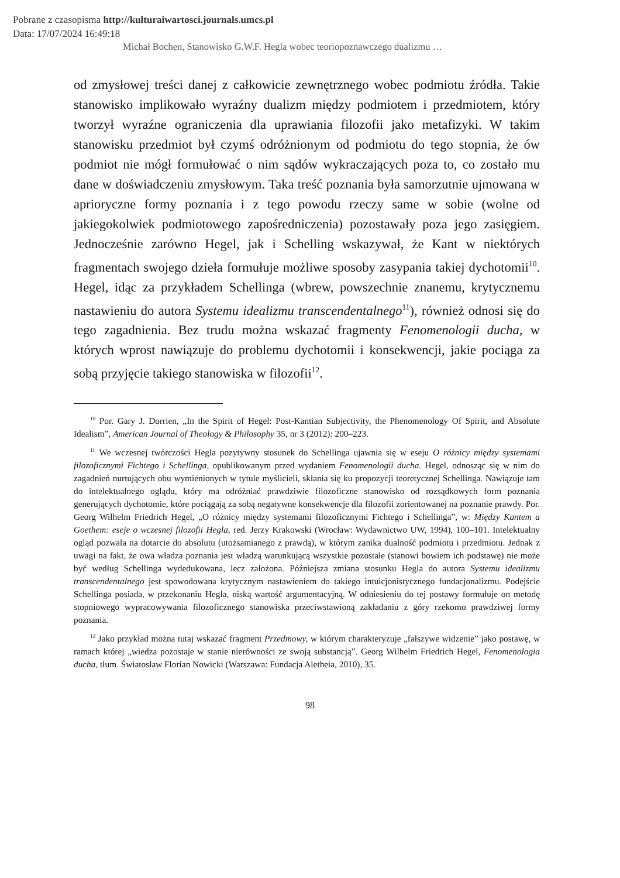Pobrane z czasopisma http://kulturaiwartosci.journals.umcs.pl
Data: 17/07/2024 16:49:18
Michał Bochen, Stanowisko G.W.F. Hegla wobec teoriopoznawczego dualizmu …
od zmysłowej treści danej z całkowicie zewnętrznego wobec podmiotu źródła. Takie stanowisko implikowało wyraźny dualizm między podmiotem i przedmiotem, który tworzył wyraźne ograniczenia dla uprawiania filozofii jako metafizyki. W takim stanowisku przedmiot był czymś odróżnionym od podmiotu do tego stopnia, że ów podmiot nie mógł formułować o nim sądów wykraczających poza to, co zostało mu dane w doświadczeniu zmysłowym. Taka treść poznania była samorzutnie ujmowana w aprioryczne formy poznania i z tego powodu rzeczy same w sobie (wolne od jakiegokolwiek podmiotowego zapośredniczenia) pozostawały poza jego zasięgiem. Jednocześnie zarówno Hegel, jak i Schelling wskazywał, że Kant w niektórych fragmentach swojego dzieła formułuje możliwe sposoby zasypania takiej dychotomii<sup>10</sup>. Hegel, idąc za przykładem Schellinga (wbrew, powszechnie znanemu, krytycznemu nastawieniu do autora Systemu idealizmu transcendentalnego<sup>11</sup>), również odnosi się do tego zagadnienia. Bez trudu można wskazać fragmenty Fenomenologii ducha, w których wprost nawiązuje do problemu dychotomii i konsekwencji, jakie pociąga za sobą przyjęcie takiego stanowiska w filozofii<sup>12</sup>.
<sup>10</sup> Por. Gary J. Dorrien, „In the Spirit of Hegel: Post-Kantian Subjectivity, the Phenomenology Of Spirit, and Absolute Idealism”, American Journal of Theology & Philosophy 35, nr 3 (2012): 200–223.
<sup>11</sup> We wczesnej twórczości Hegla pozytywny stosunek do Schellinga ujawnia się w eseju O różnicy między systemami filozoficznymi Fichtego i Schellinga, opublikowanym przed wydaniem Fenomenologii ducha. Hegel, odnosząc się w nim do zagadnień nurtujących obu wymienionych w tytule myślicieli, skłania się ku propozycji teoretycznej Schellinga. Nawiązuje tam do intelektualnego oglądu, który ma odróżniać prawdziwie filozoficzne stanowisko od rozsądkowych form poznania generujących dychotomie, które pociągają za sobą negatywne konsekwencje dla filozofii zorientowanej na poznanie prawdy. Por. Georg Wilhelm Friedrich Hegel, „O różnicy między systemami filozoficznymi Fichtego i Schellinga”, w: Między Kantem a Goethem: eseje o wczesnej filozofii Hegla, red. Jerzy Krakowski (Wrocław: Wydawnictwo UW, 1994), 100–101. Intelektualny ogląd pozwala na dotarcie do absolutu (utożsamianego z prawdą), w którym zanika dualność podmiotu i przedmiotu. Jednak z uwagi na fakt, że owa władza poznania jest władzą warunkującą wszystkie pozostałe (stanowi bowiem ich podstawę) nie może być według Schellinga wydedukowana, lecz założona. Późniejsza zmiana stosunku Hegla do autora Systemu idealizmu transcendentalnego jest spowodowana krytycznym nastawieniem do takiego intuicjonistycznego fundacjonalizmu. Podejście Schellinga posiada, w przekonaniu Hegla, niską wartość argumentacyjną. W odniesieniu do tej postawy formułuje on metodę stopniowego wypracowywania filozoficznego stanowiska przeciwstawioną zakładaniu z góry rzekomo prawdziwej formy poznania.
<sup>12</sup> Jako przykład można tutaj wskazać fragment Przedmowy, w którym charakteryzuje „fałszywe widzenie” jako postawę, w ramach której „wiedza pozostaje w stanie nierówności ze swoją substancją”. Georg Wilhelm Friedrich Hegel, Fenomenologia ducha, tłum. Światosław Florian Nowicki (Warszawa: Fundacja Aletheia, 2010), 35.
98